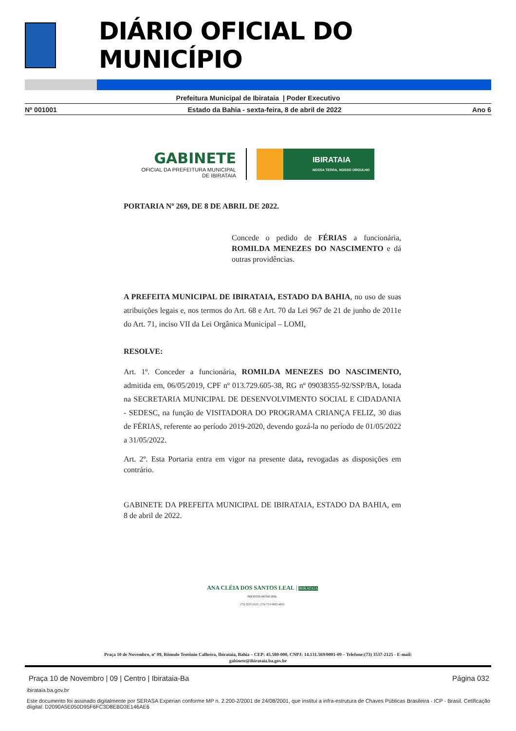DIÁRIO OFICIAL DO MUNICÍPIO
Prefeitura Municipal de Ibirataia | Poder Executivo
Nº 001001 Estado da Bahia - sexta-feira, 8 de abril de 2022 Ano 6
GABINETE
OFICIAL DA PREFEITURA MUNICIPAL
DE IBIRATAIA
IBIRATAIA
NOSSA TERRA, NOSSO ORGULHO
PORTARIA Nº 269, DE 8 DE ABRIL DE 2022.
Concede o pedido de FÉRIAS a funcionária, ROMILDA MENEZES DO NASCIMENTO e dá outras providências.
A PREFEITA MUNICIPAL DE IBIRATAIA, ESTADO DA BAHIA, no uso de suas atribuições legais e, nos termos do Art. 68 e Art. 70 da Lei 967 de 21 de junho de 2011e do Art. 71, inciso VII da Lei Orgânica Municipal – LOMI,
RESOLVE:
Art. 1º. Conceder a funcionária, ROMILDA MENEZES DO NASCIMENTO, admitida em, 06/05/2019, CPF nº 013.729.605-38, RG nº 09038355-92/SSP/BA, lotada na SECRETARIA MUNICIPAL DE DESENVOLVIMENTO SOCIAL E CIDADANIA - SEDESC, na função de VISITADORA DO PROGRAMA CRIANÇA FELIZ, 30 dias de FÉRIAS, referente ao período 2019-2020, devendo gozá-la no período de 01/05/2022 a 31/05/2022.
Art. 2º. Esta Portaria entra em vigor na presente data, revogadas as disposições em contrário.
GABINETE DA PREFEITA MUNICIPAL DE IBIRATAIA, ESTADO DA BAHIA, em 8 de abril de 2022.
ANA CLÉIA DOS SANTOS LEAL | IBIRATAIA
PREFEITA MUNICIPAL
(73) 3537-2125 / (73) 73 9 9925-4831
Praça 10 de Novembro, nº 09, Rômulo Teotônio Calheira, Ibirataia, Bahia – CEP: 45.580-000, CNPJ: 14.131.569/0001-09 – Telefone:(73) 3537-2125 - E-mail: gabinete@ibirataia.ba.gov.br
Praça 10 de Novembro | 09 | Centro | Ibirataia-Ba Página 032
ibirataia.ba.gov.br
Este documento foi assinado digitalmente por SERASA Experian conforme MP n. 2.200-2/2001 de 24/08/2001, que institui a infra-estrutura de Chaves Públicas Brasileira - ICP - Brasil. Cetificação diigital: D2090A5E050D95F6FC3D8EBD3E146AE6